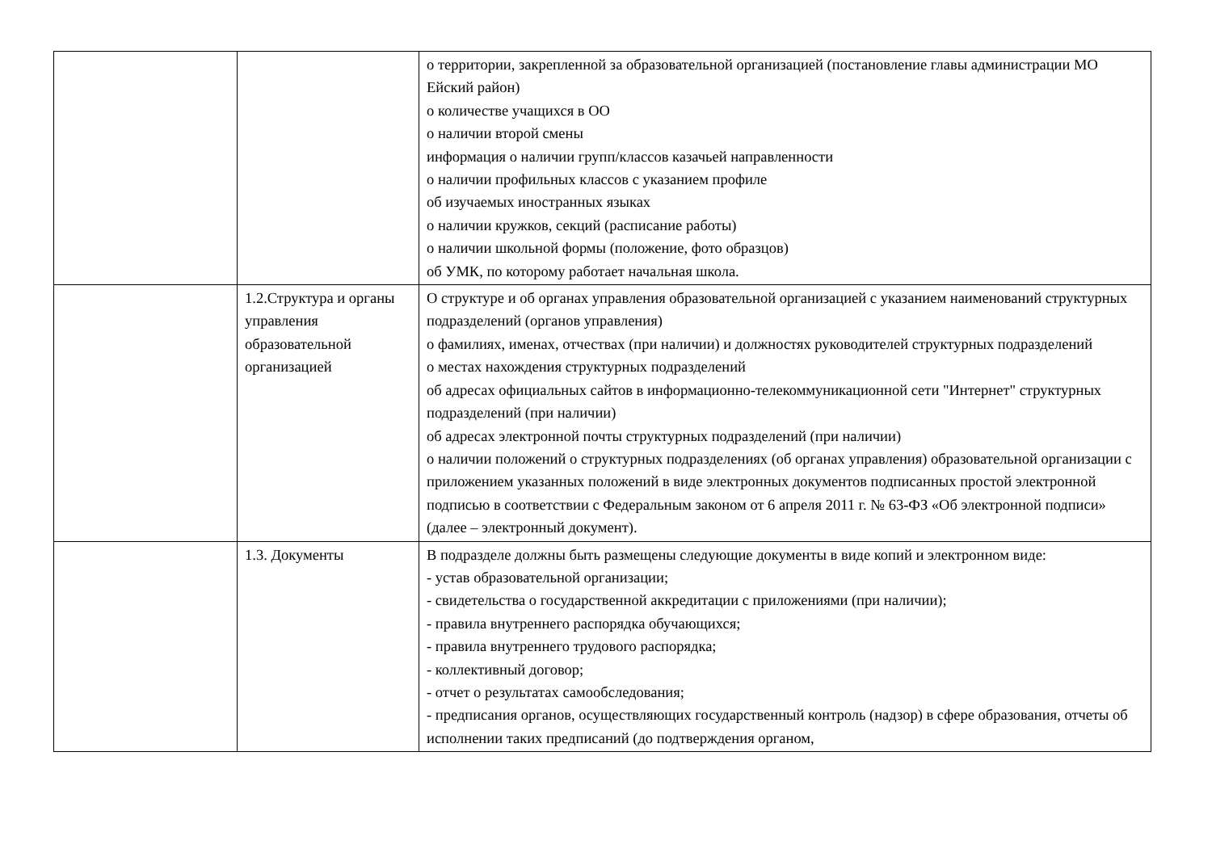| | | о территории, закрепленной за образовательной организацией (постановление главы администрации МО Ейский район) о количестве учащихся в ОО о наличии второй смены информация о наличии групп/классов казачьей направленности о наличии профильных классов с указанием профиле об изучаемых иностранных языках о наличии кружков, секций (расписание работы) о наличии школьной формы (положение, фото образцов) об УМК, по которому работает начальная школа. |
| | 1.2.Структура и органы управления образовательной организацией | О структуре и об органах управления образовательной организацией с указанием наименований структурных подразделений (органов управления) о фамилиях, именах, отчествах (при наличии) и должностях руководителей структурных подразделений о местах нахождения структурных подразделений об адресах официальных сайтов в информационно-телекоммуникационной сети "Интернет" структурных подразделений (при наличии) об адресах электронной почты структурных подразделений (при наличии) о наличии положений о структурных подразделениях (об органах управления) образовательной организации с приложением указанных положений в виде электронных документов подписанных простой электронной подписью в соответствии с Федеральным законом от 6 апреля 2011 г. № 63-ФЗ «Об электронной подписи» (далее – электронный документ). |
| | 1.3. Документы | В подразделе должны быть размещены следующие документы в виде копий и электронном виде: - устав образовательной организации; - свидетельства о государственной аккредитации с приложениями (при наличии); - правила внутреннего распорядка обучающихся; - правила внутреннего трудового распорядка; - коллективный договор; - отчет о результатах самообследования; - предписания органов, осуществляющих государственный контроль (надзор) в сфере образования, отчеты об исполнении таких предписаний (до подтверждения органом, |